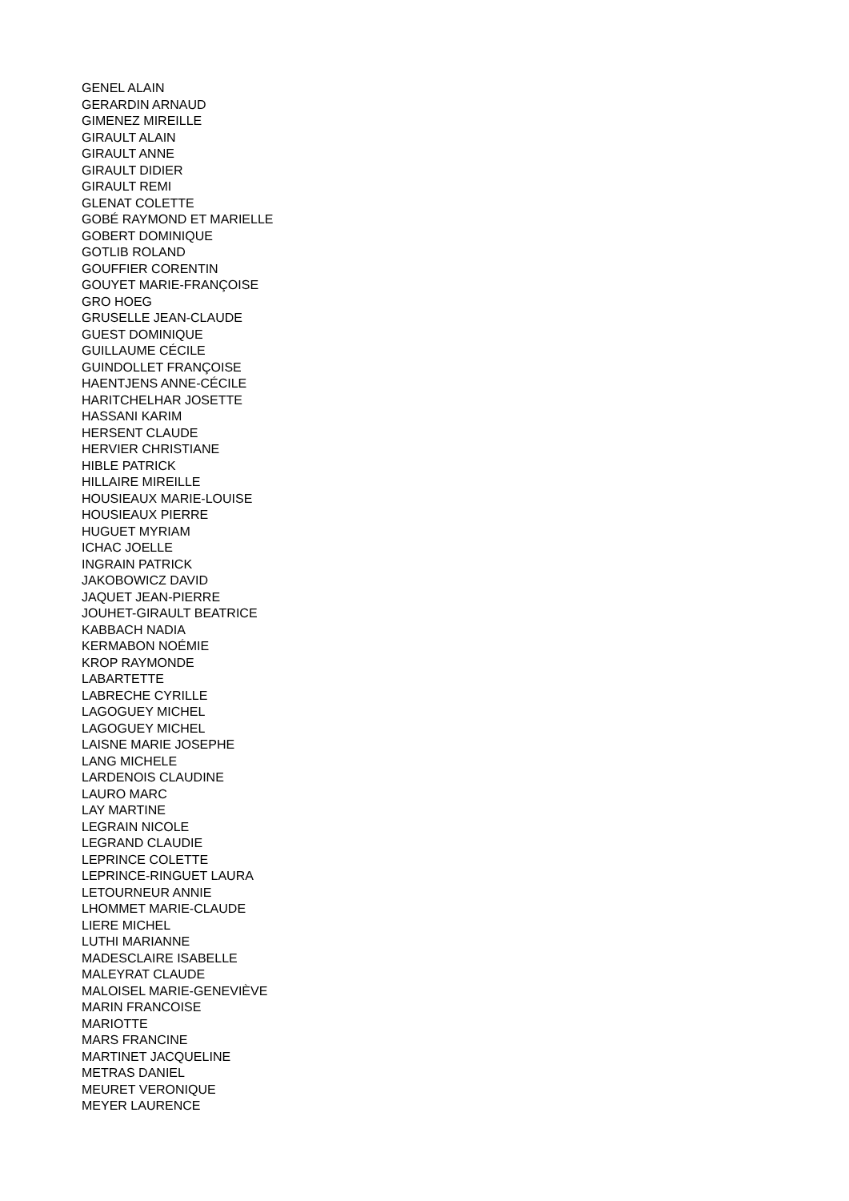GENEL ALAIN
GERARDIN ARNAUD
GIMENEZ MIREILLE
GIRAULT ALAIN
GIRAULT ANNE
GIRAULT DIDIER
GIRAULT REMI
GLENAT COLETTE
GOBÉ RAYMOND ET MARIELLE
GOBERT DOMINIQUE
GOTLIB ROLAND
GOUFFIER CORENTIN
GOUYET MARIE-FRANÇOISE
GRO HOEG
GRUSELLE JEAN-CLAUDE
GUEST DOMINIQUE
GUILLAUME CÉCILE
GUINDOLLET FRANÇOISE
HAENTJENS ANNE-CÉCILE
HARITCHELHAR JOSETTE
HASSANI KARIM
HERSENT CLAUDE
HERVIER CHRISTIANE
HIBLE PATRICK
HILLAIRE MIREILLE
HOUSIEAUX MARIE-LOUISE
HOUSIEAUX PIERRE
HUGUET MYRIAM
ICHAC JOELLE
INGRAIN PATRICK
JAKOBOWICZ DAVID
JAQUET JEAN-PIERRE
JOUHET-GIRAULT BEATRICE
KABBACH NADIA
KERMABON NOÉMIE
KROP RAYMONDE
LABARTETTE
LABRECHE CYRILLE
LAGOGUEY MICHEL
LAGOGUEY MICHEL
LAISNE MARIE JOSEPHE
LANG MICHELE
LARDENOIS CLAUDINE
LAURO MARC
LAY MARTINE
LEGRAIN NICOLE
LEGRAND CLAUDIE
LEPRINCE COLETTE
LEPRINCE-RINGUET LAURA
LETOURNEUR ANNIE
LHOMMET MARIE-CLAUDE
LIERE MICHEL
LUTHI MARIANNE
MADESCLAIRE ISABELLE
MALEYRAT CLAUDE
MALOISEL MARIE-GENEVIÈVE
MARIN FRANCOISE
MARIOTTE
MARS FRANCINE
MARTINET JACQUELINE
METRAS DANIEL
MEURET VERONIQUE
MEYER LAURENCE